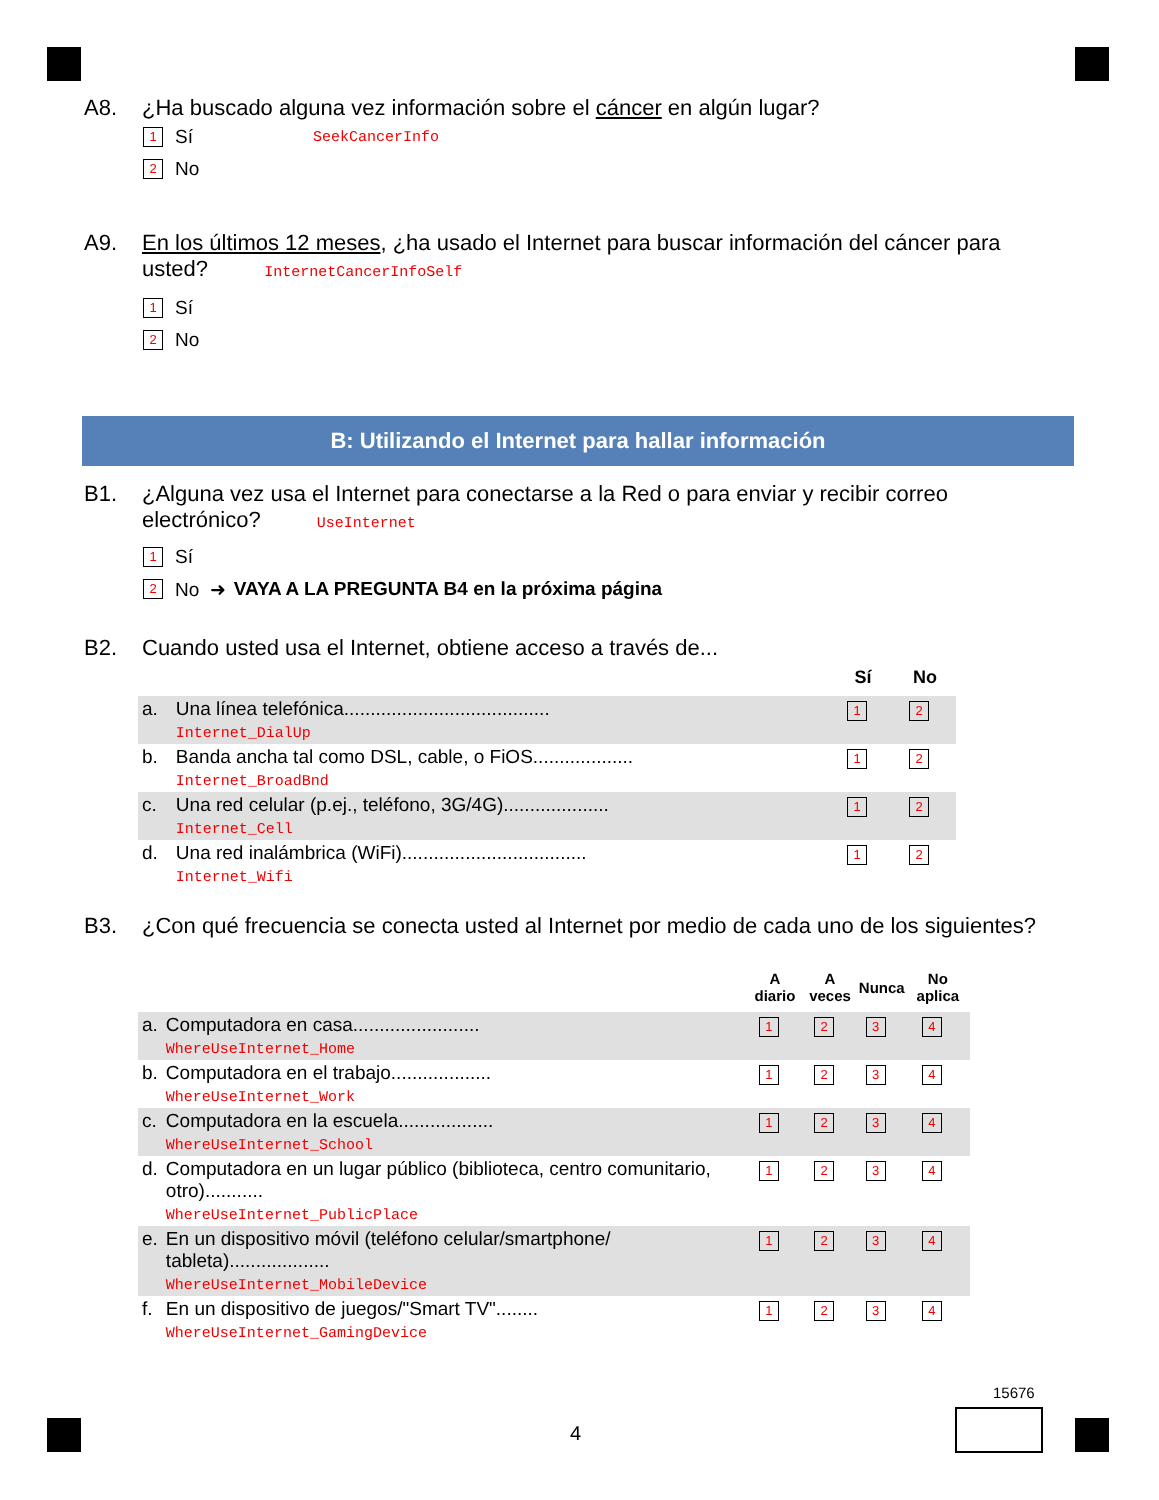A8. ¿Ha buscado alguna vez información sobre el cáncer en algún lugar?
1 Sí SeekCancerInfo
2 No
A9. En los últimos 12 meses, ¿ha usado el Internet para buscar información del cáncer para usted? InternetCancerInfoSelf
1 Sí
2 No
B: Utilizando el Internet para hallar información
B1. ¿Alguna vez usa el Internet para conectarse a la Red o para enviar y recibir correo electrónico? UseInternet
1 Sí
2 No ➜ VAYA A LA PREGUNTA B4 en la próxima página
B2. Cuando usted usa el Internet, obtiene acceso a través de...
| | | Sí | No |
| --- | --- | --- | --- |
| a. | Una línea telefónica....................................... Internet_DialUp | 1 | 2 |
| b. | Banda ancha tal como DSL, cable, o FiOS................... Internet_BroadBnd | 1 | 2 |
| c. | Una red celular (p.ej., teléfono, 3G/4G).................... Internet_Cell | 1 | 2 |
| d. | Una red inalámbrica (WiFi)................................... Internet_Wifi | 1 | 2 |
B3. ¿Con qué frecuencia se conecta usted al Internet por medio de cada uno de los siguientes?
| | | A diario | A veces | Nunca | No aplica |
| --- | --- | --- | --- | --- | --- |
| a. | Computadora en casa........................ WhereUseInternet_Home | 1 | 2 | 3 | 4 |
| b. | Computadora en el trabajo................... WhereUseInternet_Work | 1 | 2 | 3 | 4 |
| c. | Computadora en la escuela.................. WhereUseInternet_School | 1 | 2 | 3 | 4 |
| d. | Computadora en un lugar público (biblioteca, centro comunitario, otro)........... WhereUseInternet_PublicPlace | 1 | 2 | 3 | 4 |
| e. | En un dispositivo móvil (teléfono celular/smartphone/ tableta)................... WhereUseInternet_MobileDevice | 1 | 2 | 3 | 4 |
| f. | En un dispositivo de juegos/"Smart TV"........ WhereUseInternet_GamingDevice | 1 | 2 | 3 | 4 |
15676
4